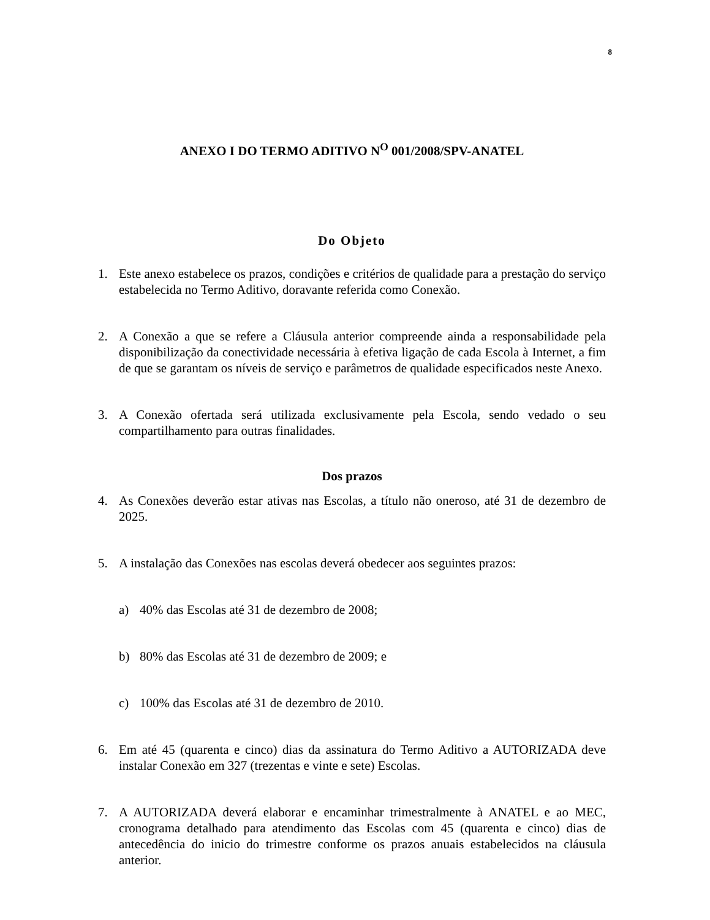8
ANEXO I DO TERMO ADITIVO N<sup>O</sup> 001/2008/SPV-ANATEL
Do Objeto
1. Este anexo estabelece os prazos, condições e critérios de qualidade para a prestação do serviço estabelecida no Termo Aditivo, doravante referida como Conexão.
2. A Conexão a que se refere a Cláusula anterior compreende ainda a responsabilidade pela disponibilização da conectividade necessária à efetiva ligação de cada Escola à Internet, a fim de que se garantam os níveis de serviço e parâmetros de qualidade especificados neste Anexo.
3. A Conexão ofertada será utilizada exclusivamente pela Escola, sendo vedado o seu compartilhamento para outras finalidades.
Dos prazos
4. As Conexões deverão estar ativas nas Escolas, a título não oneroso, até 31 de dezembro de 2025.
5. A instalação das Conexões nas escolas deverá obedecer aos seguintes prazos:
a) 40% das Escolas até 31 de dezembro de 2008;
b) 80% das Escolas até 31 de dezembro de 2009; e
c) 100% das Escolas até 31 de dezembro de 2010.
6. Em até 45 (quarenta e cinco) dias da assinatura do Termo Aditivo a AUTORIZADA deve instalar Conexão em 327 (trezentas e vinte e sete) Escolas.
7. A AUTORIZADA deverá elaborar e encaminhar trimestralmente à ANATEL e ao MEC, cronograma detalhado para atendimento das Escolas com 45 (quarenta e cinco) dias de antecedência do inicio do trimestre conforme os prazos anuais estabelecidos na cláusula anterior.